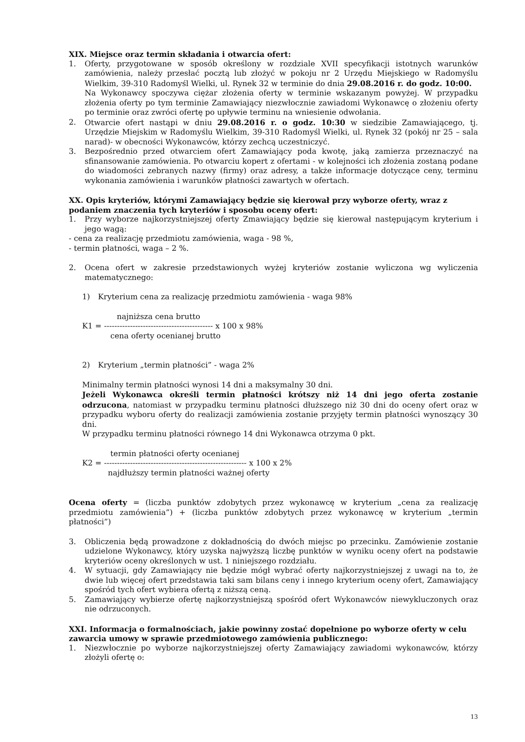XIX. Miejsce oraz termin składania i otwarcia ofert:
1. Oferty, przygotowane w sposób określony w rozdziale XVII specyfikacji istotnych warunków zamówienia, należy przesłać pocztą lub złożyć w pokoju nr 2 Urzędu Miejskiego w Radomyślu Wielkim, 39-310 Radomyśl Wielki, ul. Rynek 32 w terminie do dnia 29.08.2016 r. do godz. 10:00.
Na Wykonawcy spoczywa ciężar złożenia oferty w terminie wskazanym powyżej. W przypadku złożenia oferty po tym terminie Zamawiający niezwłocznie zawiadomi Wykonawcę o złożeniu oferty po terminie oraz zwróci ofertę po upływie terminu na wniesienie odwołania.
2. Otwarcie ofert nastąpi w dniu 29.08.2016 r. o godz. 10:30 w siedzibie Zamawiającego, tj. Urzędzie Miejskim w Radomyślu Wielkim, 39-310 Radomyśl Wielki, ul. Rynek 32 (pokój nr 25 – sala narad)- w obecności Wykonawców, którzy zechcą uczestniczyć.
3. Bezpośrednio przed otwarciem ofert Zamawiający poda kwotę, jaką zamierza przeznaczyć na sfinansowanie zamówienia. Po otwarciu kopert z ofertami - w kolejności ich złożenia zostaną podane do wiadomości zebranych nazwy (firmy) oraz adresy, a także informacje dotyczące ceny, terminu wykonania zamówienia i warunków płatności zawartych w ofertach.
XX. Opis kryteriów, którymi Zamawiający będzie się kierował przy wyborze oferty, wraz z podaniem znaczenia tych kryteriów i sposobu oceny ofert:
1. Przy wyborze najkorzystniejszej oferty Zmawiający będzie się kierował następującym kryterium i jego wagą:
- cena za realizację przedmiotu zamówienia, waga - 98 %,
- termin płatności, waga – 2 %.
2. Ocena ofert w zakresie przedstawionych wyżej kryteriów zostanie wyliczona wg wyliczenia matematycznego:
1) Kryterium cena za realizację przedmiotu zamówienia - waga 98%
najniższa cena brutto
K1 = ------------------------------------------ x 100 x 98%
cena oferty ocenianej brutto
2) Kryterium „termin płatności” - waga 2%
Minimalny termin płatności wynosi 14 dni a maksymalny 30 dni.
Jeżeli Wykonawca określi termin płatności krótszy niż 14 dni jego oferta zostanie odrzucona, natomiast w przypadku terminu płatności dłuższego niż 30 dni do oceny ofert oraz w przypadku wyboru oferty do realizacji zamówienia zostanie przyjęty termin płatności wynoszący 30 dni.
W przypadku terminu płatności równego 14 dni Wykonawca otrzyma 0 pkt.
termin płatności oferty ocenianej
K2 = ------------------------------------------------------- x 100 x 2%
najdłuższy termin płatności ważnej oferty
Ocena oferty = (liczba punktów zdobytych przez wykonawcę w kryterium „cena za realizację przedmiotu zamówienia”) + (liczba punktów zdobytych przez wykonawcę w kryterium „termin płatności”)
3. Obliczenia będą prowadzone z dokładnością do dwóch miejsc po przecinku. Zamówienie zostanie udzielone Wykonawcy, który uzyska najwyższą liczbę punktów w wyniku oceny ofert na podstawie kryteriów oceny określonych w ust. 1 niniejszego rozdziału.
4. W sytuacji, gdy Zamawiający nie będzie mógł wybrać oferty najkorzystniejszej z uwagi na to, że dwie lub więcej ofert przedstawia taki sam bilans ceny i innego kryterium oceny ofert, Zamawiający spośród tych ofert wybiera ofertą z niższą ceną.
5. Zamawiający wybierze ofertę najkorzystniejszą spośród ofert Wykonawców niewykluczonych oraz nie odrzuconych.
XXI. Informacja o formalnościach, jakie powinny zostać dopełnione po wyborze oferty w celu zawarcia umowy w sprawie przedmiotowego zamówienia publicznego:
1. Niezwłocznie po wyborze najkorzystniejszej oferty Zamawiający zawiadomi wykonawców, którzy złożyli ofertę o:
13